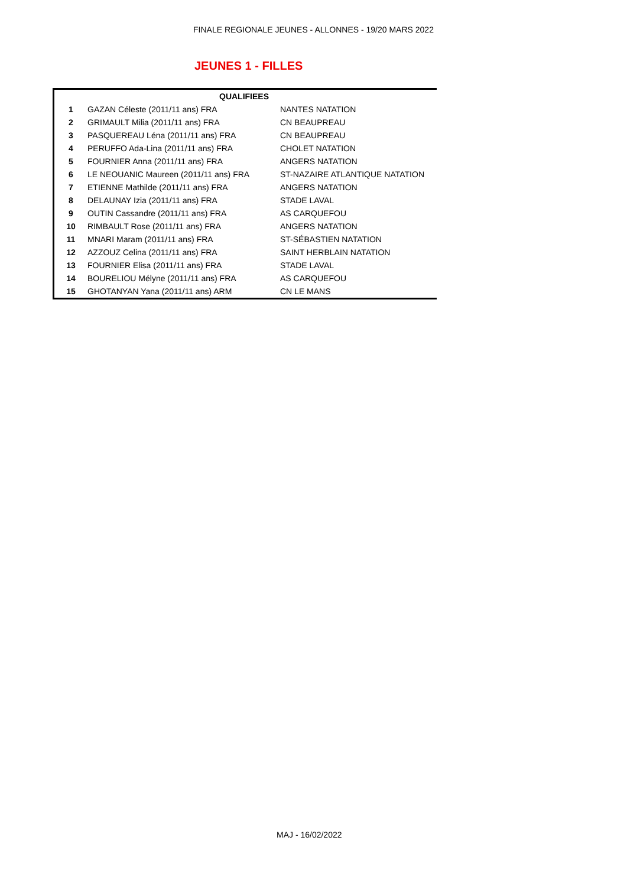FINALE REGIONALE JEUNES - ALLONNES - 19/20 MARS 2022
JEUNES 1 - FILLES
| | QUALIFIEES | |
| --- | --- | --- |
| 1 | GAZAN Céleste (2011/11 ans) FRA | NANTES NATATION |
| 2 | GRIMAULT Milia (2011/11 ans) FRA | CN BEAUPREAU |
| 3 | PASQUEREAU Léna (2011/11 ans) FRA | CN BEAUPREAU |
| 4 | PERUFFO Ada-Lina (2011/11 ans) FRA | CHOLET NATATION |
| 5 | FOURNIER Anna (2011/11 ans) FRA | ANGERS NATATION |
| 6 | LE NEOUANIC Maureen (2011/11 ans) FRA | ST-NAZAIRE ATLANTIQUE NATATION |
| 7 | ETIENNE Mathilde (2011/11 ans) FRA | ANGERS NATATION |
| 8 | DELAUNAY Izia (2011/11 ans) FRA | STADE LAVAL |
| 9 | OUTIN Cassandre (2011/11 ans) FRA | AS CARQUEFOU |
| 10 | RIMBAULT Rose (2011/11 ans) FRA | ANGERS NATATION |
| 11 | MNARI Maram (2011/11 ans) FRA | ST-SÉBASTIEN NATATION |
| 12 | AZZOUZ Celina (2011/11 ans) FRA | SAINT HERBLAIN NATATION |
| 13 | FOURNIER Elisa (2011/11 ans) FRA | STADE LAVAL |
| 14 | BOURELIOU Mélyne (2011/11 ans) FRA | AS CARQUEFOU |
| 15 | GHOTANYAN Yana (2011/11 ans) ARM | CN LE MANS |
MAJ - 16/02/2022